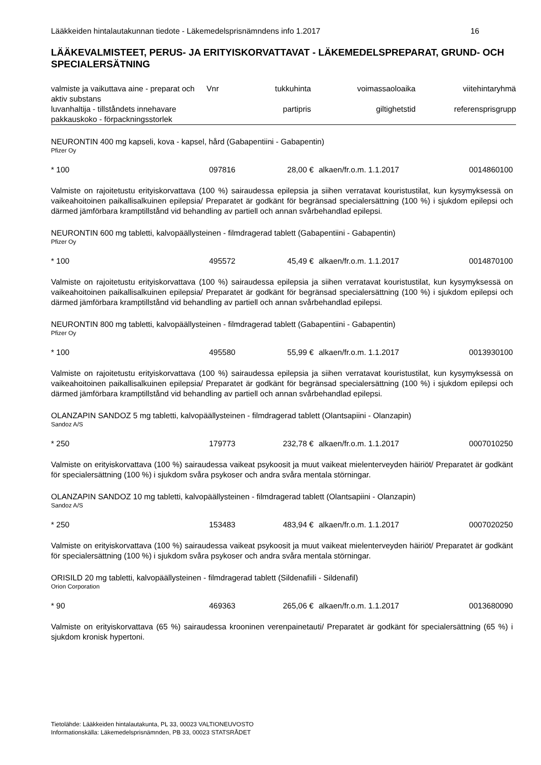Lääkkeiden hintalautakunnan tiedote - Läkemedelsprisnämndens info 1.2017 16
LÄÄKEVALMISTEET, PERUS- JA ERITYISKORVATTAVAT - LÄKEMEDELSPREPARAT, GRUND- OCH SPECIALERSÄTNING
| valmiste ja vaikuttava aine - preparat och aktiv substans | Vnr | tukkuhinta | voimassaoloaika | viitehintaryhmä |
| --- | --- | --- | --- | --- |
| luvanhaltija - tillståndets innehavare pakkauskoko - förpackningsstorlek | | partipris | giltighetstid | referensprisgrupp |
NEURONTIN 400 mg kapseli, kova - kapsel, hård (Gabapentiini - Gabapentin)
Pfizer Oy
| * 100 | 097816 | 28,00 € | alkaen/fr.o.m. 1.1.2017 | 0014860100 |
Valmiste on rajoitetustu erityiskorvattava (100 %) sairaudessa epilepsia ja siihen verratavat kouristustilat, kun kysymyksessä on vaikeahoitoinen paikallisalkuinen epilepsia/ Preparatet är godkänt för begränsad specialersättning (100 %) i sjukdom epilepsi och därmed jämförbara kramptillstånd vid behandling av partiell och annan svårbehandlad epilepsi.
NEURONTIN 600 mg tabletti, kalvopäällysteinen - filmdragerad tablett (Gabapentiini - Gabapentin)
Pfizer Oy
| * 100 | 495572 | 45,49 € | alkaen/fr.o.m. 1.1.2017 | 0014870100 |
Valmiste on rajoitetustu erityiskorvattava (100 %) sairaudessa epilepsia ja siihen verratavat kouristustilat, kun kysymyksessä on vaikeahoitoinen paikallisalkuinen epilepsia/ Preparatet är godkänt för begränsad specialersättning (100 %) i sjukdom epilepsi och därmed jämförbara kramptillstånd vid behandling av partiell och annan svårbehandlad epilepsi.
NEURONTIN 800 mg tabletti, kalvopäällysteinen - filmdragerad tablett (Gabapentiini - Gabapentin)
Pfizer Oy
| * 100 | 495580 | 55,99 € | alkaen/fr.o.m. 1.1.2017 | 0013930100 |
Valmiste on rajoitetustu erityiskorvattava (100 %) sairaudessa epilepsia ja siihen verratavat kouristustilat, kun kysymyksessä on vaikeahoitoinen paikallisalkuinen epilepsia/ Preparatet är godkänt för begränsad specialersättning (100 %) i sjukdom epilepsi och därmed jämförbara kramptillstånd vid behandling av partiell och annan svårbehandlad epilepsi.
OLANZAPIN SANDOZ 5 mg tabletti, kalvopäällysteinen - filmdragerad tablett (Olantsapiini - Olanzapin)
Sandoz A/S
| * 250 | 179773 | 232,78 € | alkaen/fr.o.m. 1.1.2017 | 0007010250 |
Valmiste on erityiskorvattava (100 %) sairaudessa vaikeat psykoosit ja muut vaikeat mielenterveyden häiriöt/ Preparatet är godkänt för specialersättning (100 %) i sjukdom svåra psykoser och andra svåra mentala störningar.
OLANZAPIN SANDOZ 10 mg tabletti, kalvopäällysteinen - filmdragerad tablett (Olantsapiini - Olanzapin)
Sandoz A/S
| * 250 | 153483 | 483,94 € | alkaen/fr.o.m. 1.1.2017 | 0007020250 |
Valmiste on erityiskorvattava (100 %) sairaudessa vaikeat psykoosit ja muut vaikeat mielenterveyden häiriöt/ Preparatet är godkänt för specialersättning (100 %) i sjukdom svåra psykoser och andra svåra mentala störningar.
ORISILD 20 mg tabletti, kalvopäällysteinen - filmdragerad tablett (Sildenafiili - Sildenafil)
Orion Corporation
| * 90 | 469363 | 265,06 € | alkaen/fr.o.m. 1.1.2017 | 0013680090 |
Valmiste on erityiskorvattava (65 %) sairaudessa krooninen verenpainetauti/ Preparatet är godkänt för specialersättning (65 %) i sjukdom kronisk hypertoni.
Tietolähde: Lääkkeiden hintalautakunta, PL 33, 00023 VALTIONEUVOSTO
Informationskälla: Läkemedelsprisnämnden, PB 33, 00023 STATSRÅDET